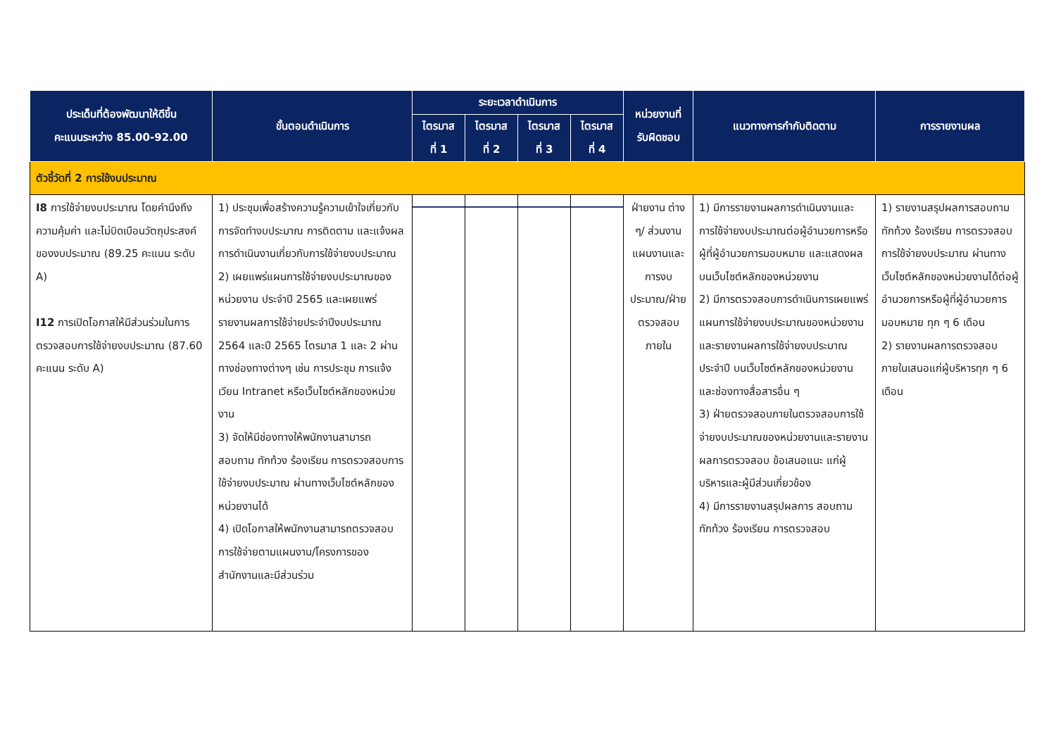| ประเด็นที่ต้องพัฒนาให้ดีขึ้น คะแนนระหว่าง 85.00-92.00 | ขั้นตอนดำเนินการ | ระยะเวลาดำเนินการ | | | | หน่วยงานที่ รับผิดชอบ | แนวทางการกำกับติดตาม | การรายงานผล |
| --- | --- | --- | --- | --- | --- | --- | --- | --- |
| | | ไตรมาส ที่ 1 | ไตรมาส ที่ 2 | ไตรมาส ที่ 3 | ไตรมาส ที่ 4 | | | |
| ตัวชี้วัดที่ 2 การใช้งบประมาณ | | | | | | | | |
| I8 การใช้จ่ายงบประมาณ โดยคำนึงถึงความคุ้มค่า และไม่บิดเบือนวัตถุประสงค์ของงบประมาณ (89.25 คะแนน ระดับ A) I12 การเปิดโอกาสให้มีส่วนร่วมในการตรวจสอบการใช้จ่ายงบประมาณ (87.60 คะแนน ระดับ A) | 1) ประชุมเพื่อสร้างความรู้ความเข้าใจเกี่ยวกับการจัดทำงบประมาณ การติดตาม และแจ้งผลการดำเนินงานเกี่ยวกับการใช้จ่ายงบประมาณ 2) เผยแพร่แผนการใช้จ่ายงบประมาณของหน่วยงาน ประจำปี 2565 และเผยแพร่รายงานผลการใช้จ่ายประจำปีงบประมาณ 2564 และปี 2565 ไตรมาส 1 และ 2 ผ่านทางช่องทางต่างๆ เช่น การประชุม การแจ้งเวียน Intranet หรือเว็บไซต์หลักของหน่วยงาน 3) จัดให้มีช่องทางให้พนักงานสามารถสอบถาม ทักท้วง ร้องเรียน การตรวจสอบการใช้จ่ายงบประมาณ ผ่านทางเว็บไซต์หลักของหน่วยงานได้ 4) เปิดโอกาสให้พนักงานสามารถตรวจสอบการใช้จ่ายตามแผนงาน/โครงการของสำนักงานและมีส่วนร่วม | | | | | ฝ่ายงาน ต่าง ๆ/ ส่วนงานแผนงานและการงบประมาณ/ฝ่ายตรวจสอบภายใน | 1) มีการรายงานผลการดำเนินงานและการใช้จ่ายงบประมาณต่อผู้อำนวยการหรือผู้ที่ผู้อำนวยการมอบหมาย และแสดงผลบนเว็บไซต์หลักของหน่วยงาน 2) มีการตรวจสอบการดำเนินการเผยแพร่แผนการใช้จ่ายงบประมาณของหน่วยงาน และรายงานผลการใช้จ่ายงบประมาณประจำปี บนเว็บไซต์หลักของหน่วยงาน และช่องทางสื่อสารอื่น ๆ 3) ฝ่ายตรวจสอบภายในตรวจสอบการใช้จ่ายงบประมาณของหน่วยงานและรายงานผลการตรวจสอบ ข้อเสนอแนะ แก่ผู้บริหารและผู้มีส่วนเกี่ยวข้อง 4) มีการรายงานสรุปผลการ สอบถาม ทักท้วง ร้องเรียน การตรวจสอบ | 1) รายงานสรุปผลการสอบถาม ทักท้วง ร้องเรียน การตรวจสอบการใช้จ่ายงบประมาณ ผ่านทางเว็บไซต์หลักของหน่วยงานได้ต่อผู้อำนวยการหรือผู้ที่ผู้อำนวยการมอบหมาย ทุก ๆ 6 เดือน 2) รายงานผลการตรวจสอบภายในเสนอแก่ผู้บริหารทุก ๆ 6 เดือน |